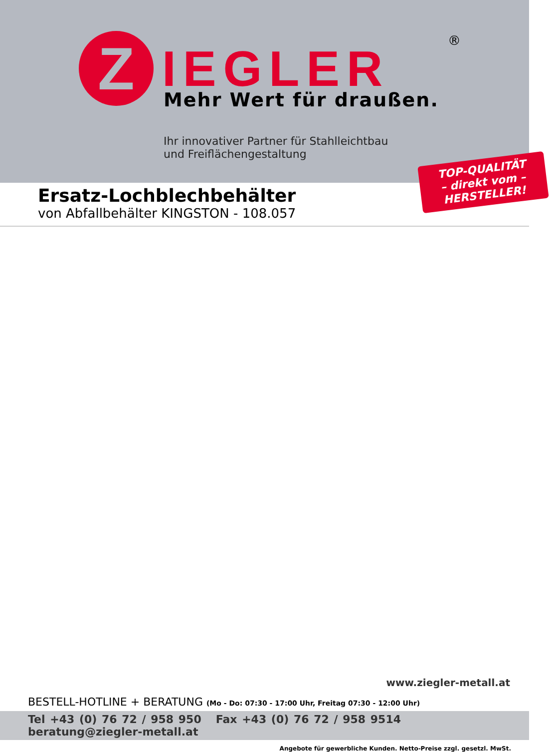Z IEGLER ®
Mehr Wert für draußen.
Ihr innovativer Partner für Stahlleichtbau
und Freiflächengestaltung
TOP-QUALITÄT
– direkt vom –
HERSTELLER!
Ersatz-Lochblechbehälter
von Abfallbehälter KINGSTON - 108.057
www.ziegler-metall.at
BESTELL-HOTLINE + BERATUNG (Mo - Do: 07:30 - 17:00 Uhr, Freitag 07:30 - 12:00 Uhr)
Tel +43 (0) 76 72 / 958 950 Fax +43 (0) 76 72 / 958 9514 beratung@ziegler-metall.at
Angebote für gewerbliche Kunden. Netto-Preise zzgl. gesetzl. MwSt.